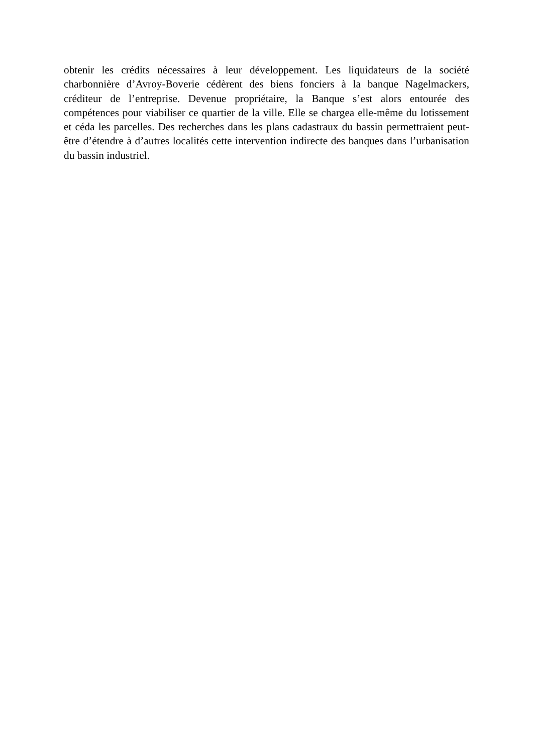obtenir les crédits nécessaires à leur développement. Les liquidateurs de la société charbonnière d’Avroy-Boverie cédèrent des biens fonciers à la banque Nagelmackers, créditeur de l’entreprise. Devenue propriétaire, la Banque s’est alors entourée des compétences pour viabiliser ce quartier de la ville. Elle se chargea elle-même du lotissement et céda les parcelles. Des recherches dans les plans cadastraux du bassin permettraient peut-être d’étendre à d’autres localités cette intervention indirecte des banques dans l’urbanisation du bassin industriel.